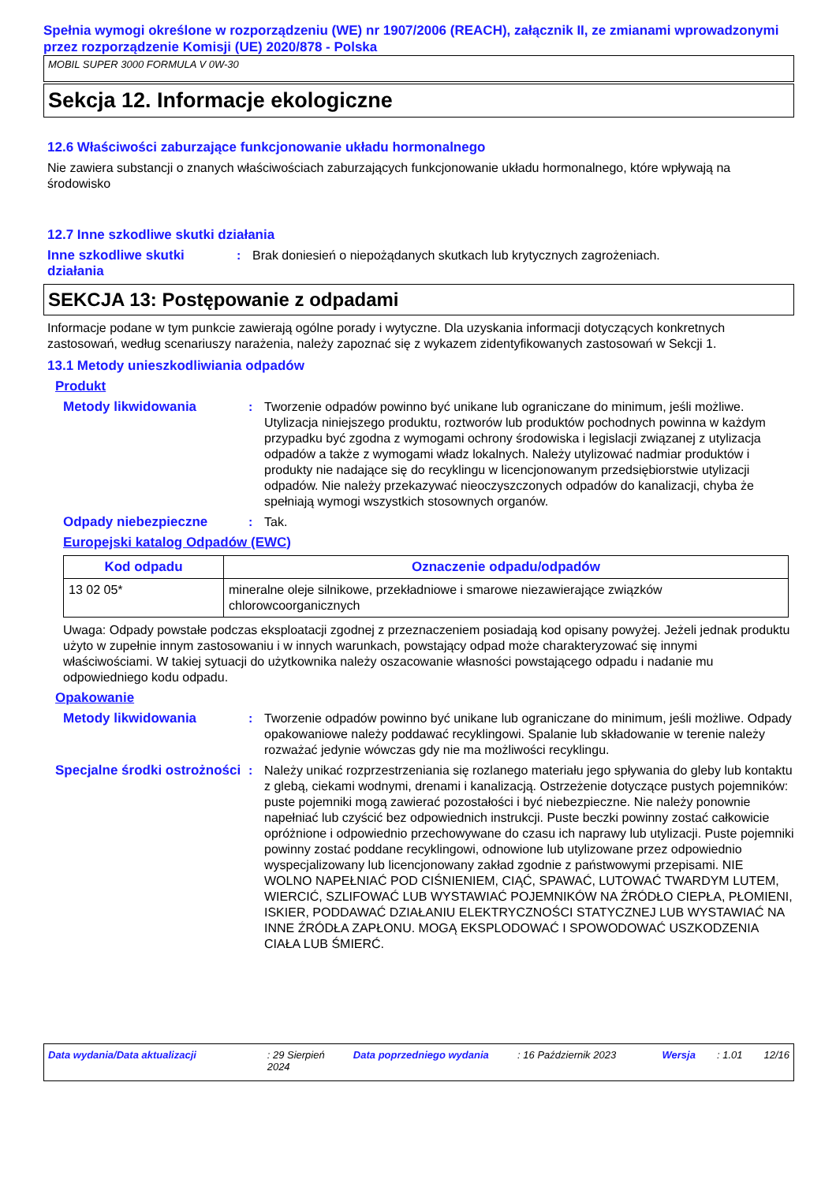Spełnia wymogi określone w rozporządzeniu (WE) nr 1907/2006 (REACH), załącznik II, ze zmianami wprowadzonymi przez rozporządzenie Komisji (UE) 2020/878 - Polska
MOBIL SUPER 3000 FORMULA V 0W-30
Sekcja 12. Informacje ekologiczne
12.6 Właściwości zaburzające funkcjonowanie układu hormonalnego
Nie zawiera substancji o znanych właściwościach zaburzających funkcjonowanie układu hormonalnego, które wpływają na środowisko
12.7 Inne szkodliwe skutki działania
Inne szkodliwe skutki działania
: Brak doniesień o niepożądanych skutkach lub krytycznych zagrożeniach.
SEKCJA 13: Postępowanie z odpadami
Informacje podane w tym punkcie zawierają ogólne porady i wytyczne. Dla uzyskania informacji dotyczących konkretnych zastosowań, według scenariuszy narażenia, należy zapoznać się z wykazem zidentyfikowanych zastosowań w Sekcji 1.
13.1 Metody unieszkodliwiania odpadów
Produkt
Metody likwidowania : Tworzenie odpadów powinno być unikane lub ograniczane do minimum, jeśli możliwe. Utylizacja niniejszego produktu, roztworów lub produktów pochodnych powinna w każdym przypadku być zgodna z wymogami ochrony środowiska i legislacji związanej z utylizacja odpadów a także z wymogami władz lokalnych. Należy utylizować nadmiar produktów i produkty nie nadające się do recyklingu w licencjonowanym przedsiębiorstwie utylizacji odpadów. Nie należy przekazywać nieoczyszczonych odpadów do kanalizacji, chyba że spełniają wymogi wszystkich stosownych organów.
Odpady niebezpieczne : Tak.
Europejski katalog Odpadów (EWC)
| Kod odpadu | Oznaczenie odpadu/odpadów |
| --- | --- |
| 13 02 05* | mineralne oleje silnikowe, przekładniowe i smarowe niezawierające związków chlorowcoorganicznych |
Uwaga: Odpady powstałe podczas eksploatacji zgodnej z przeznaczeniem posiadają kod opisany powyżej. Jeżeli jednak produktu użyto w zupełnie innym zastosowaniu i w innych warunkach, powstający odpad może charakteryzować się innymi właściwościami. W takiej sytuacji do użytkownika należy oszacowanie własności powstającego odpadu i nadanie mu odpowiedniego kodu odpadu.
Opakowanie
Metody likwidowania : Tworzenie odpadów powinno być unikane lub ograniczane do minimum, jeśli możliwe. Odpady opakowaniowe należy poddawać recyklingowi. Spalanie lub składowanie w terenie należy rozważać jedynie wówczas gdy nie ma możliwości recyklingu.
Specjalne środki ostrożności
: Należy unikać rozprzestrzeniania się rozlanego materiału jego spływania do gleby lub kontaktu z glebą, ciekami wodnymi, drenami i kanalizacją. Ostrzeżenie dotyczące pustych pojemników: puste pojemniki mogą zawierać pozostałości i być niebezpieczne. Nie należy ponownie napełniać lub czyścić bez odpowiednich instrukcji. Puste beczki powinny zostać całkowicie opróżnione i odpowiednio przechowywane do czasu ich naprawy lub utylizacji. Puste pojemniki powinny zostać poddane recyklingowi, odnowione lub utylizowane przez odpowiednio wyspecjalizowany lub licencjonowany zakład zgodnie z państwowymi przepisami. NIE WOLNO NAPEŁNIAĆ POD CIŚNIENIEM, CIĄĆ, SPAWAĆ, LUTOWAĆ TWARDYM LUTEM, WIERCIĆ, SZLIFOWAĆ LUB WYSTAWIAĆ POJEMNIKÓW NA ŹRÓDŁO CIEPŁA, PŁOMIENI, ISKIER, PODDAWAĆ DZIAŁANIU ELEKTRYCZNOŚCI STATYCZNEJ LUB WYSTAWIAĆ NA INNE ŹRÓDŁA ZAPŁONU. MOGĄ EKSPLODOWAĆ I SPOWODOWAĆ USZKODZENIA CIAŁA LUB ŚMIERĆ.
Data wydania/Data aktualizacji : 29 Sierpień 2024
Data poprzedniego wydania : 16 Październik 2023 Wersja : 1.01 12/16